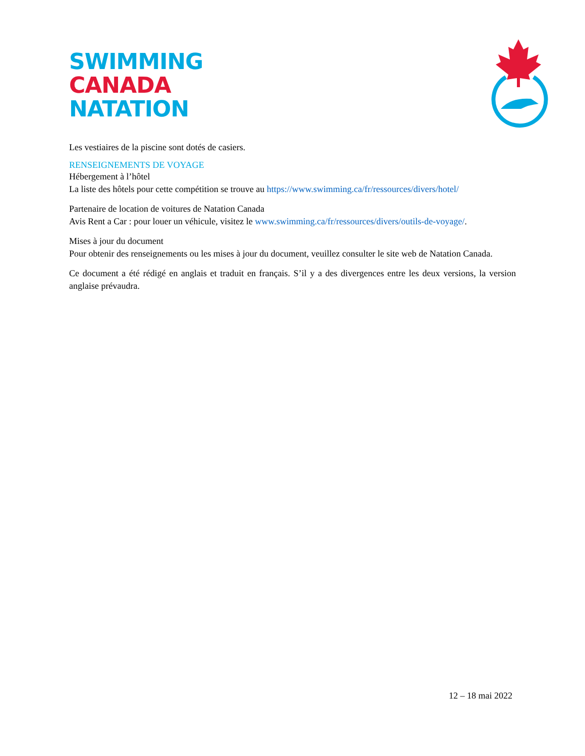SWIMMING
CANADA
NATATION
Les vestiaires de la piscine sont dotés de casiers.
RENSEIGNEMENTS DE VOYAGE
Hébergement à l’hôtel
La liste des hôtels pour cette compétition se trouve au https://www.swimming.ca/fr/ressources/divers/hotel/
Partenaire de location de voitures de Natation Canada
Avis Rent a Car : pour louer un véhicule, visitez le www.swimming.ca/fr/ressources/divers/outils-de-voyage/.
Mises à jour du document
Pour obtenir des renseignements ou les mises à jour du document, veuillez consulter le site web de Natation Canada.
Ce document a été rédigé en anglais et traduit en français. S’il y a des divergences entre les deux versions, la version anglaise prévaudra.
12 – 18 mai 2022